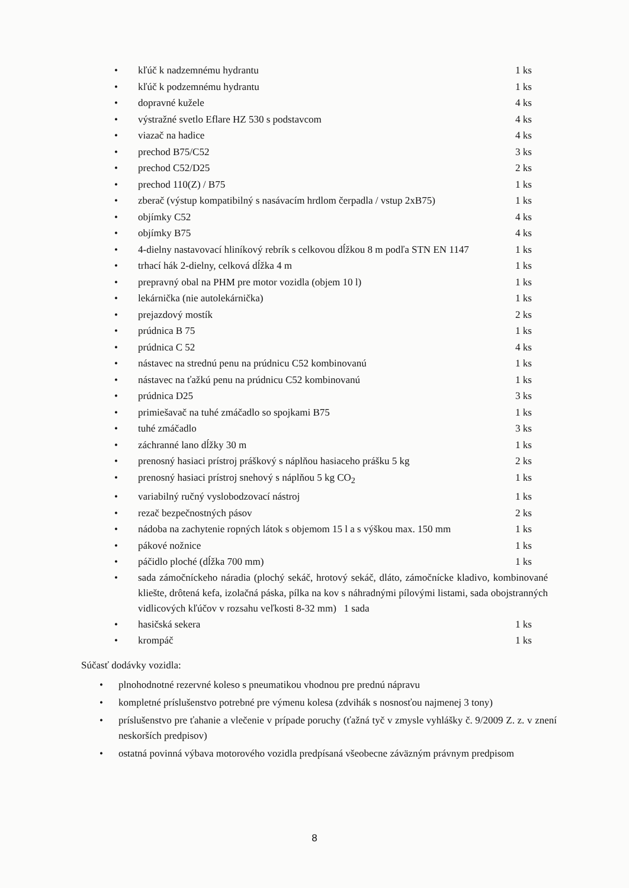kľúč k nadzemnému hydrantu 1 ks
kľúč k podzemnému hydrantu 1 ks
dopravné kužele 4 ks
výstražné svetlo Eflare HZ 530 s podstavcom 4 ks
viazač na hadice 4 ks
prechod B75/C52 3 ks
prechod C52/D25 2 ks
prechod 110(Z) / B75 1 ks
zberač (výstup kompatibilný s nasávacím hrdlom čerpadla / vstup 2xB75) 1 ks
objímky C52 4 ks
objímky B75 4 ks
4-dielny nastavovací hliníkový rebrík s celkovou dĺžkou 8 m podľa STN EN 1147 1 ks
trhací hák 2-dielny, celková dĺžka 4 m 1 ks
prepravný obal na PHM pre motor vozidla (objem 10 l) 1 ks
lekárnička (nie autolekárnička) 1 ks
prejazdový mostík 2 ks
prúdnica B 75 1 ks
prúdnica C 52 4 ks
nástavec na strednú penu na prúdnicu C52 kombinovanú 1 ks
nástavec na ťažkú penu na prúdnicu C52 kombinovanú 1 ks
prúdnica D25 3 ks
primiešavač na tuhé zmáčadlo so spojkami B75 1 ks
tuhé zmáčadlo 3 ks
záchranné lano dĺžky 30 m 1 ks
prenosný hasiaci prístroj práškový s náplňou hasiaceho prášku 5 kg 2 ks
prenosný hasiaci prístroj snehový s náplňou 5 kg CO<sub>2</sub> 1 ks
variabilný ručný vyslobodzovací nástroj 1 ks
rezač bezpečnostných pásov 2 ks
nádoba na zachytenie ropných látok s objemom 15 l a s výškou max. 150 mm 1 ks
pákové nožnice 1 ks
páčidlo ploché (dĺžka 700 mm) 1 ks
sada zámočníckeho náradia (plochý sekáč, hrotový sekáč, dláto, zámočnícke kladivo, kombinované kliešte, drôtená kefa, izolačná páska, pílka na kov s náhradnými pílovými listami, sada obojstranných vidlicových kľúčov v rozsahu veľkosti 8-32 mm) 1 sada
hasičská sekera 1 ks
krompáč 1 ks
Súčasť dodávky vozidla:
• plnohodnotné rezervné koleso s pneumatikou vhodnou pre prednú nápravu
• kompletné príslušenstvo potrebné pre výmenu kolesa (zdvihák s nosnosťou najmenej 3 tony)
• príslušenstvo pre ťahanie a vlečenie v prípade poruchy (ťažná tyč v zmysle vyhlášky č. 9/2009 Z. z. v znení neskorších predpisov)
• ostatná povinná výbava motorového vozidla predpísaná všeobecne záväzným právnym predpisom
8